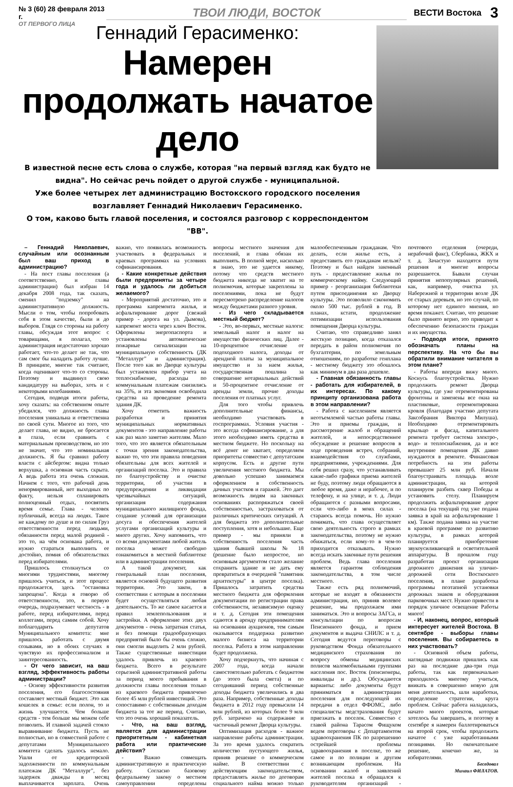№ 3 (60) 28 февраля 2013 г. ТВОИ ЛЮДИ, ВОСТОК ВЕСТИ Востока 3
ОТ ПЕРВОГО ЛИЦА
Геннадий Герасименко:
Намерен продолжать начатое дело
В известной песне есть слова о службе, которая "на первый взгляд как будто не видна". Но сейчас речь пойдет о другой службе - муниципальной.
Уже более четырех лет администрацию Востокского городского поселения возглавляет Геннадий Николаевич Герасименко.
О том, каково быть главой поселения, и состоялся разговор с корреспондентом "ВВ".
– Геннадий Николаевич, случайным или осознанным был ваш приход в администрацию?
- На пост главы поселения (а соответственно, и главы администрации) был избран 14 декабря 2008 года, так сказать, сменил "подземку" на административную должность. Мысли о том, чтобы попробовать себя в этом качестве, были и до выборов. Глядя со стороны на работу главы, обсуждая этот вопрос с товарищами, я полагал, что администрация недостаточно хорошо работает, что-то делает не так, что сам смог бы наладить работу лучше. В принципе, многие так считают, когда оценивают что-то со стороны. Поэтому и выдвинул свою кандидатуру на выборах, хоть и с некоторыми колебаниями.
Сегодня, подводя итоги работы, хочу сказать: на собственном опыте убедился, что должность главы поселения уникальна и ответственна по своей сути. Многое из того, что делает глава, не видно, не бросается в глаза, если сравнить с материальным производством, но это не значит, что это номинальная должность. Я бы сравнил работу власти с айсбергом: видна только верхушка, а основная часть скрыта. А ведь работа эта очень сложная. Начнем с того, что рабочий день ненормированный, нет выходных по факту, нельзя спланировать полноценный отдых, посвятить время семье. Глава - человек публичный, всегда на людях. Такое не каждому по душе и по силам Груз ответственности перед людьми, обязанности перед малой родиной - это то, на чём основана работа, и нужно стараться выполнить ее достойно, помня об обязательствах перед избирателями.
Пришлось столкнуться со многими трудностями, многому пришлось учиться, и этот процесс продолжается, здесь "остановка запрещена". Когда я говорю об ответственности, это, в первую очередь, подразумевает честность - в работе, перед избирателями, перед коллегами, перед самим собой. Хочу поблагодарить депутатов Муниципального комитета: мне пришлось работать с двумя созывами, но в обоих случаях я чувствую их профессионализм и заинтересованность.
- От чего зависит, на ваш взгляд, эффективность работы администрации?
- Основу эффективности развития поселения, его благосостояния составляет местный бюджет. Это как кошелек в семье: если полон, то и жизнь улучшается. Чем больше средств - тем больше мы можем себе позволить. И главной задачей стояло выравнивание бюджета. Пусть не полностью, но в совместной работе с депутатами Муниципального комитета сделать удалось немало. Ушли от кредиторской задолженности по коммунальным платежам ДК "Металлург", без задержек дважды в месяц выплачивается зарплата. Очень важно, что появилась возможность участвовать в федеральных и краевых программах на условиях софинансирования.
- Какие конкретные действия были предприняты за четыре года и удалось ли добиться желаемого?
- Мероприятий достаточно, это и программа капремонта жилья, и асфальтирование дорог (свежий пример - дорога на ул. Дымова), капремонт моста через ключ Восток. Оформлены энергопаспорта и установлены автоматические пожарные сигнализации на муниципальную собственность (ДК "Металлург" и администрация). После того как во Дворце культуры был установлен прибор учета на теплоснабжение, расходы по коммунальным платежам снизились на 35%, и эта экономия освободила средства на проведение ремонта здания ДК.
Хочу отметить важность разработки и принятия муниципальных нормативных документов - это направление работы как раз мало заметно жителям. Мало того, что это является обязательным с точки зрения законодательства, важно то, что эти правила поведения обязательны для всех жителей и организаций поселка. Это и правила по благоустройству и очистке территории, об участии в предупреждении и ликвидации чрезвычайных ситуаций, организация содержания муниципального жилищного фонда, создание условий для организации досуга и обеспечения жителей услугами организаций культуры и много других. Хочу напомнить, что со всеми документами любой житель поселка может свободно ознакомиться в местной библиотеке или в администрации поселения.
А такой документ, как генеральный план поселения, является основой будущего развития территории. Это закон, в соответствии с которым в поселении будет осуществляться любая деятельность. То же самое касается и правил землепользования и застройки. А оформление этих двух документов - очень затратная статья, и без помощи градообразующих предприятий было бы очень сложно, они смогли выделить 2 млн рублей. Также существенные инвестиции удалось привлечь из краевого бюджета. Всего в результате серьезной административной работы за период моего пребывания в должности главы поселения только из краевого бюджета привлечено более 45 млн рублей инвестиций. Это сопоставимо с собственным доходам бюджета за тот же период. Считаю, что это очень хороший показатель.
- Что, на ваш взгляд, является для администрации приоритетным - кабинетная работа или практические действия?
- Важно совмещать административную и практическую работу. Согласно базовому федеральному закону о местном самоуправлении определены вопросы местного значения для поселений, и глава обязан их выполнять. В полной мере, насколько я знаю, это не удается никому, потому что средств местного бюджета никогда не хватит на те полномочия, которые закреплены за поселениями, пока не будут пересмотрено распределение налогов между бюджетами разного уровня.
- Из чего складывается местный бюджет?
- Это, во-первых, местные налоги: земельный налог и налог на имущество физических лиц. Далее - 10-процентное отчисление от подоходного налога, доходы от арендной платы за муниципальное имущество и за наем жилья, государственная пошлина за совершение нотариальных действий и 50-процентное отчисление от аренды земли, прочие доходы поселения от платных услуг.
Для того чтобы привлечь дополнительные финансы, необходимо участвовать в госпрограммах. Условия участия - это всегда софинансирование, а для этого необходимо иметь средства в местном бюджете. Но поскольку на всё денег не хватает, определяем приоритеты совместно с депутатским корпусом. Есть и другие пути увеличения местного бюджета. Мы довольно успешно занимаемся оформлением в собственность дачных участков и гаражей. Это дает возможность людям на законных основаниях распоряжаться своей собственностью, застраховаться от различных критических ситуаций. А для бюджета это дополнительные поступления, хотя и небольшие. Еще пример - мы приняли в собственность поселения часть здания бывшей школы № 18 (решение было непростое, но основным аргументом стало желание сохранить здание и не дать ему превратиться в очередной "памятник архитектуры" в центре поселка). Пришлось затратить средства местного бюджета для оформления документации по регистрации права собственности, независимую оценку и т. д. Сегодня эти помещения сдаются в аренду предпринимателям на основании аукционов, тем самым оказывается поддержка развитию малого бизнеса на территории поселка. Работа в этом направлении будет продолжена.
Хочу подчеркнуть, что начиная с 2007 года, когда начали самостоятельно работать с бюджетом (до этого была смета) и по сегодняшний период собственные доходы бюджета увеличились в два раза. Например, собственные доходы бюджета в 2012 году превысили 14 млн рублей, из которых более 9 млн руб. затрачено на содержание и частичный ремонт Дворца культуры.
Оптимизация расходов - важное направление работы администрации. За это время удалось сократить количество пустующего жилья, приняв решение о коммерческом найме. В соответствии с действующим законодательством, предоставлять жилье по договорам социального найма можно только малообеспеченным гражданам. Что делать, если жилье есть, а предоставить его гражданам нельзя? Поэтому и был найден законный путь - предоставление жилья по коммерческому найму. Следующий пример - реорганизация библиотеки путем присоединения ко Дворцу культуры. Это позволило сэкономить около 500 тыс. рублей в год. В планах, кстати, продолжение оптимизации использования помещения Дворца культуры.
Считаю, что справедливо занял жесткую позицию, когда отказался передать в район полномочия по бухгалтерии, по земельным отношениям, по разработке генплана - местному бюджету это обошлось как минимум в два раза дешевле.
- Главная обязанность главы - работать для избирателей, в их интересах. По какому принципу организована работа в этом направлении?
- Работа с населением является неотъемлемой частью работы главы. Это и приемы граждан, и рассмотрение жалоб и обращений жителей, и непосредственное обсуждение и решение вопросов в ходе проведения встреч, собраний, взаимодействия со службами, предприятиями, учреждениями. Для себя решил сразу, что устанавливать какие-либо графики приема жителей не буду, поэтому люди обращаются в любое время, даже и нерабочее, и по телефону, и на улице, и т. д. Люди обращаются с разными вопросами, если что-либо в моих силах - стараюсь всегда помочь. Но нужно понимать, что глава осуществляет свою деятельность строго в рамках законодательства, поэтому не нужно обижаться, если кому-то в чем-то приходится отказывать. Нужно всегда искать законные пути решения проблем. Ведь глава поселения является гарантом соблюдения законодательства, в том числе местного.
Также есть ряд полномочий, которые не входят в обязанности администрация, но, приняв волевое решение, мы продолжаем ими заниматься. Это и вопросы ЗАГСа, и консультации по вопросам Пенсионного фонда, и прием документов и выдача СНИЛС и т. д. Сегодня ведутся переговоры с руководством Фонда обязательного медицинского страхования по вопросу обмены медицинских полисов маломобильными группами населения пос. Восток (пенсионеры, инвалиды и др.). Обсуждаются варианты: либо документы будут приниматься в администрации поселения для последующей их передачи в отдел ФФОМС, либо специалисты медстрахования будут приезжать в поселок. Совместно с главой района Тарасом Фищуком ведем переговоры с Департаментом здравоохранения ПК по разрешению острейшей проблемы здравоохранения в поселке, то же самое и по полиции и другим возникающим проблемам. На основании жалоб и заявлений жителей поселка я обращался к руководителям организаций - почтового отделения (очереди, нерабочий факс), Сбербанка, ЖКХ и т. д. Зачастую находятся пути решения и многие вопросы разрешаются. Бывали случаи принятия непопулярных решений, как, например, очистка ул. Набережной и территории возле ДК от старых деревьев, но это случай, по которому нет единого мнения, но время покажет. Считаю, что решение было принято верно, это приводит к обеспечению безопасности граждан и их имущества.
- Подводя итоги, принято обозначать планы на перспективу. На что бы вы обратили внимание читателя в этом плане?
- Работы впереди вижу много. Коснусь благоустройства. Нужно продолжить ремонт Дворца культуры, где уже отремонтированы фронтоны и заменены все окна на пластиковые, отремонтирована кровля (благодаря участию депутата Заксобрания Виктора Милуша). Необходимо отремонтировать крыльцо и фасад, капитального ремонта требует система электро-, водо- и теплоснабжения, да и все внутренние помещения ДК давно нуждаются в ремонте. Финансовая потребность на эти работы превышает 25 млн руб. Начали благоустраивать площадь возле администрации, на которой планируем разбить сквер Победы и установить стелу. Планируем продолжить асфальтирование дорог поселка (на текущий год уже подана заявка в край на асфальтирование 1 км). Также подана заявка на участие в краевой программе по развитию культуры, в рамках которой планируется приобретение звукоусиливающей и осветительной аппаратуры. В прошлом году разработан проект организации дорожного движения на улично-дорожной сети Восткоского поселения, в плане разработка программы поэтапной установки дорожных знаков и оборудования парковочных мест. Нужно привести в порядок уличное освещение Работы много!
- И, наконец, вопрос, который интересует жителей Востока. В сентябре - выборы главы поселения. Вы собираетесь в них участвовать?
- Основной объем работы, наглядные подвижки пришлись как раз на последние два-три года работы, так как первоначально приходилось многому учиться, вникать в совершенно новую для меня деятельность, шли наработки, определение стратегии, круга проблем. Сейчас работа наладилась, начато много проектов, которые хотелось бы завершить, и поэтому в сентябре я намерен баллотироваться на второй срок, чтобы продолжить начатое с уже наработанными позициями. Но окончательное решение, конечно же, за избирателями.
Беседовал
Михаил ФИЛАТОВ.